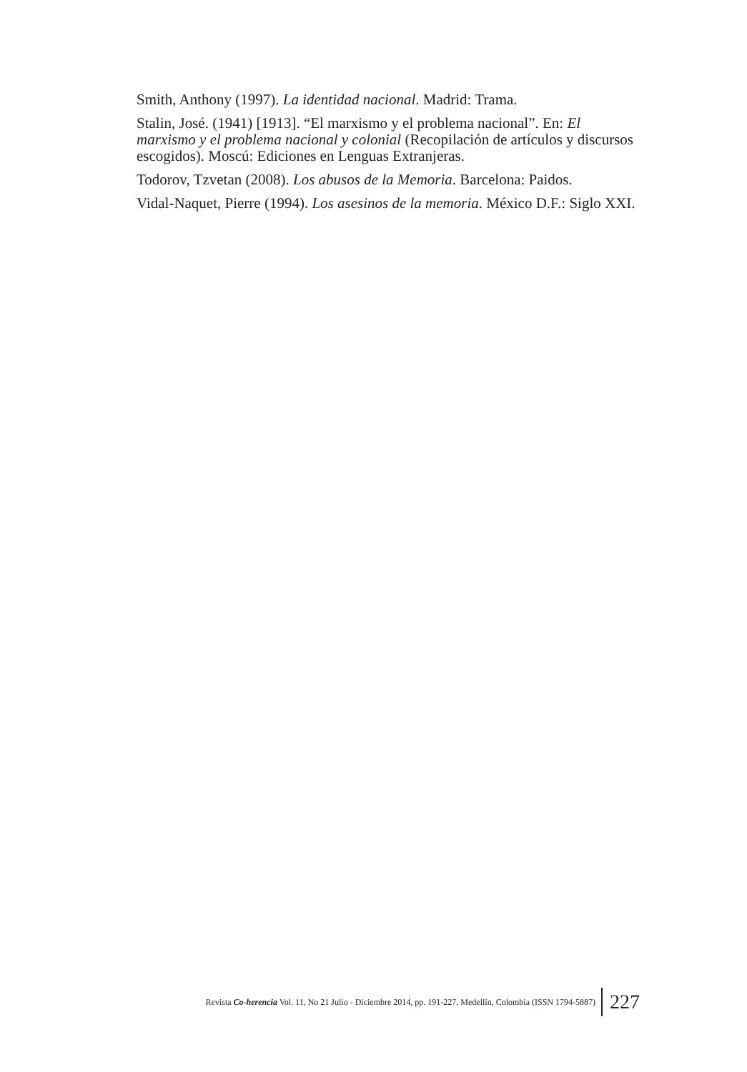Smith, Anthony (1997). La identidad nacional. Madrid: Trama.
Stalin, José. (1941) [1913]. “El marxismo y el problema nacional”. En: El marxismo y el problema nacional y colonial (Recopilación de artículos y discursos escogidos). Moscú: Ediciones en Lenguas Extranjeras.
Todorov, Tzvetan (2008). Los abusos de la Memoria. Barcelona: Paidos.
Vidal-Naquet, Pierre (1994). Los asesinos de la memoria. México D.F.: Siglo XXI.
Revista Co-herencia Vol. 11, No 21 Julio - Diciembre 2014, pp. 191-227. Medellín, Colombia (ISSN 1794-5887) 227